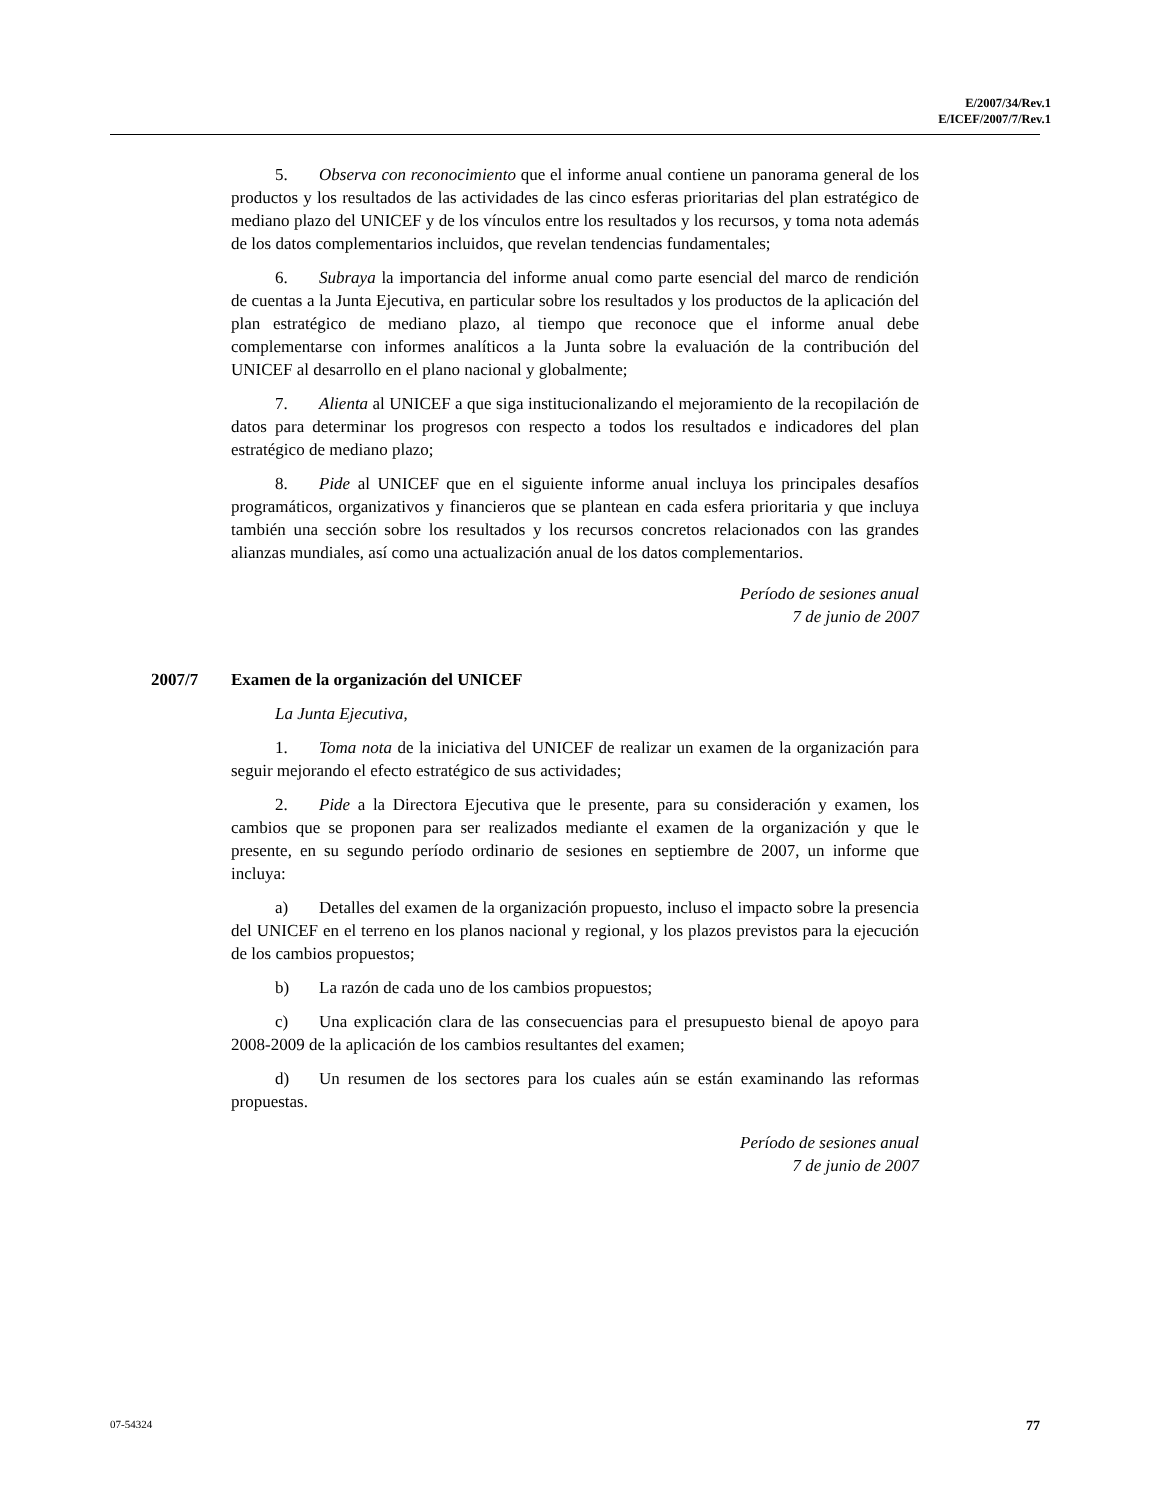E/2007/34/Rev.1
E/ICEF/2007/7/Rev.1
5. Observa con reconocimiento que el informe anual contiene un panorama general de los productos y los resultados de las actividades de las cinco esferas prioritarias del plan estratégico de mediano plazo del UNICEF y de los vínculos entre los resultados y los recursos, y toma nota además de los datos complementarios incluidos, que revelan tendencias fundamentales;
6. Subraya la importancia del informe anual como parte esencial del marco de rendición de cuentas a la Junta Ejecutiva, en particular sobre los resultados y los productos de la aplicación del plan estratégico de mediano plazo, al tiempo que reconoce que el informe anual debe complementarse con informes analíticos a la Junta sobre la evaluación de la contribución del UNICEF al desarrollo en el plano nacional y globalmente;
7. Alienta al UNICEF a que siga institucionalizando el mejoramiento de la recopilación de datos para determinar los progresos con respecto a todos los resultados e indicadores del plan estratégico de mediano plazo;
8. Pide al UNICEF que en el siguiente informe anual incluya los principales desafíos programáticos, organizativos y financieros que se plantean en cada esfera prioritaria y que incluya también una sección sobre los resultados y los recursos concretos relacionados con las grandes alianzas mundiales, así como una actualización anual de los datos complementarios.
Período de sesiones anual
7 de junio de 2007
2007/7 Examen de la organización del UNICEF
La Junta Ejecutiva,
1. Toma nota de la iniciativa del UNICEF de realizar un examen de la organización para seguir mejorando el efecto estratégico de sus actividades;
2. Pide a la Directora Ejecutiva que le presente, para su consideración y examen, los cambios que se proponen para ser realizados mediante el examen de la organización y que le presente, en su segundo período ordinario de sesiones en septiembre de 2007, un informe que incluya:
a) Detalles del examen de la organización propuesto, incluso el impacto sobre la presencia del UNICEF en el terreno en los planos nacional y regional, y los plazos previstos para la ejecución de los cambios propuestos;
b) La razón de cada uno de los cambios propuestos;
c) Una explicación clara de las consecuencias para el presupuesto bienal de apoyo para 2008-2009 de la aplicación de los cambios resultantes del examen;
d) Un resumen de los sectores para los cuales aún se están examinando las reformas propuestas.
Período de sesiones anual
7 de junio de 2007
07-54324 77